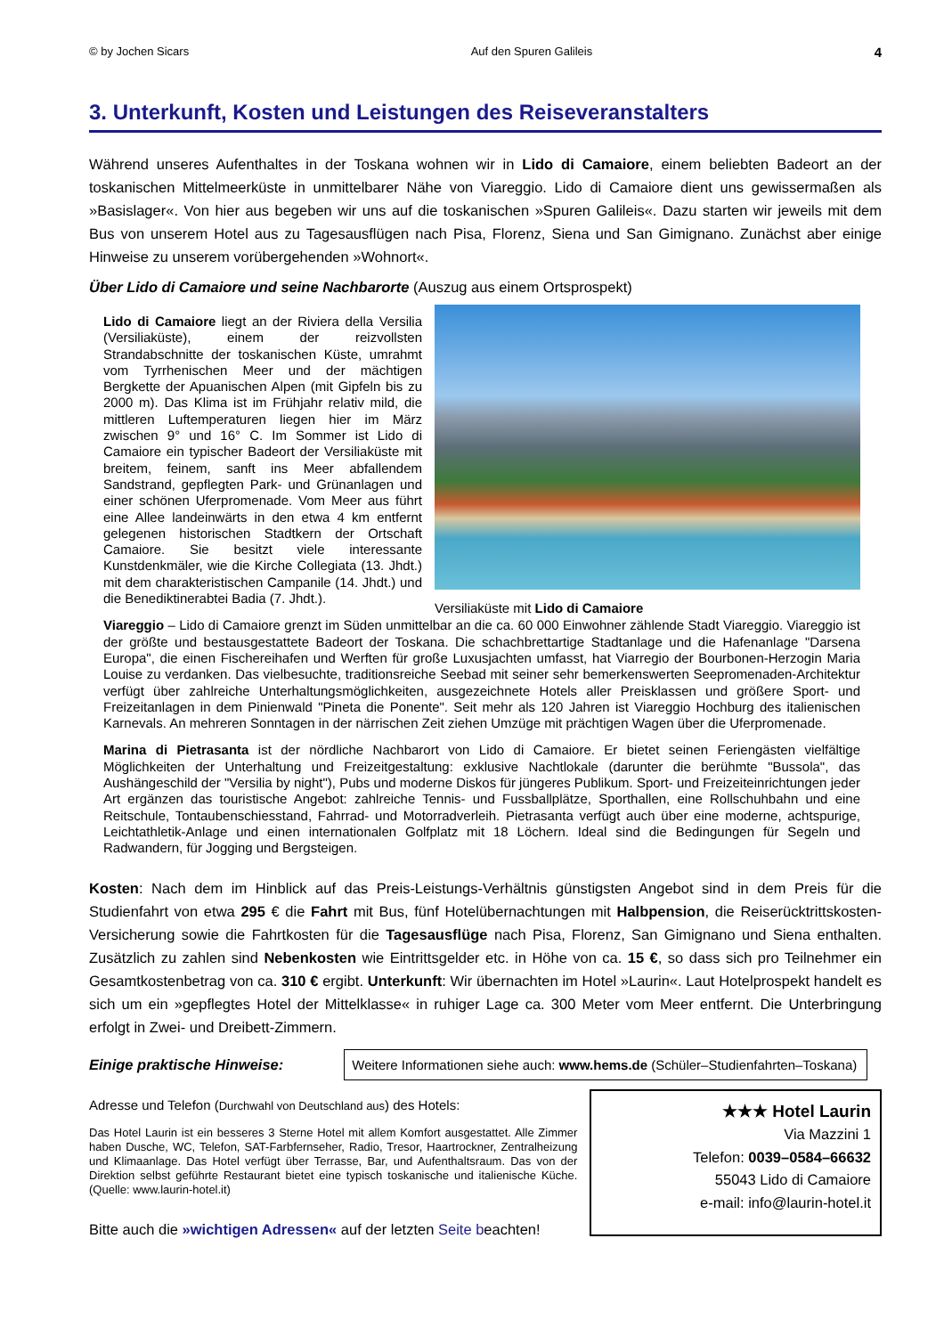© by Jochen Sicars Auf den Spuren Galileis 4
3. Unterkunft, Kosten und Leistungen des Reiseveranstalters
Während unseres Aufenthaltes in der Toskana wohnen wir in Lido di Camaiore, einem beliebten Badeort an der toskanischen Mittelmeerküste in unmittelbarer Nähe von Viareggio. Lido di Camaiore dient uns gewissermaßen als »Basislager«. Von hier aus begeben wir uns auf die toskanischen »Spuren Galileis«. Dazu starten wir jeweils mit dem Bus von unserem Hotel aus zu Tagesausflügen nach Pisa, Florenz, Siena und San Gimignano. Zunächst aber einige Hinweise zu unserem vorübergehenden »Wohnort«.
Über Lido di Camaiore und seine Nachbarorte (Auszug aus einem Ortsprospekt)
Versiliaküste mit Lido di Camaiore
Lido di Camaiore liegt an der Riviera della Versilia (Versiliaküste), einem der reizvollsten Strandabschnitte der toskanischen Küste, umrahmt vom Tyrrhenischen Meer und der mächtigen Bergkette der Apuanischen Alpen (mit Gipfeln bis zu 2000 m). Das Klima ist im Frühjahr relativ mild, die mittleren Luftemperaturen liegen hier im März zwischen 9° und 16° C. Im Sommer ist Lido di Camaiore ein typischer Badeort der Versiliaküste mit breitem, feinem, sanft ins Meer abfallendem Sandstrand, gepflegten Park- und Grünanlagen und einer schönen Uferpromenade. Vom Meer aus führt eine Allee landeinwärts in den etwa 4 km entfernt gelegenen historischen Stadtkern der Ortschaft Camaiore. Sie besitzt viele interessante Kunstdenkmäler, wie die Kirche Collegiata (13. Jhdt.) mit dem charakteristischen Campanile (14. Jhdt.) und die Benediktinerabtei Badia (7. Jhdt.).
Viareggio – Lido di Camaiore grenzt im Süden unmittelbar an die ca. 60 000 Einwohner zählende Stadt Viareggio. Viareggio ist der größte und bestausgestattete Badeort der Toskana. Die schachbrettartige Stadtanlage und die Hafenanlage "Darsena Europa", die einen Fischereihafen und Werften für große Luxusjachten umfasst, hat Viarregio der Bourbonen-Herzogin Maria Louise zu verdanken. Das vielbesuchte, traditionsreiche Seebad mit seiner sehr bemerkenswerten Seepromenaden-Architektur verfügt über zahlreiche Unterhaltungsmöglichkeiten, ausgezeichnete Hotels aller Preisklassen und größere Sport- und Freizeitanlagen in dem Pinienwald "Pineta die Ponente". Seit mehr als 120 Jahren ist Viareggio Hochburg des italienischen Karnevals. An mehreren Sonntagen in der närrischen Zeit ziehen Umzüge mit prächtigen Wagen über die Uferpromenade.
Marina di Pietrasanta ist der nördliche Nachbarort von Lido di Camaiore. Er bietet seinen Feriengästen vielfältige Möglichkeiten der Unterhaltung und Freizeitgestaltung: exklusive Nachtlokale (darunter die berühmte "Bussola", das Aushängeschild der "Versilia by night"), Pubs und moderne Diskos für jüngeres Publikum. Sport- und Freizeiteinrichtungen jeder Art ergänzen das touristische Angebot: zahlreiche Tennis- und Fussballplätze, Sporthallen, eine Rollschuhbahn und eine Reitschule, Tontaubenschiesstand, Fahrrad- und Motorradverleih. Pietrasanta verfügt auch über eine moderne, achtspurige, Leichtathletik-Anlage und einen internationalen Golfplatz mit 18 Löchern. Ideal sind die Bedingungen für Segeln und Radwandern, für Jogging und Bergsteigen.
Kosten: Nach dem im Hinblick auf das Preis-Leistungs-Verhältnis günstigsten Angebot sind in dem Preis für die Studienfahrt von etwa 295 € die Fahrt mit Bus, fünf Hotelübernachtungen mit Halbpension, die Reiserücktrittskosten-Versicherung sowie die Fahrtkosten für die Tagesausflüge nach Pisa, Florenz, San Gimignano und Siena enthalten. Zusätzlich zu zahlen sind Nebenkosten wie Eintrittsgelder etc. in Höhe von ca. 15 €, so dass sich pro Teilnehmer ein Gesamtkostenbetrag von ca. 310 € ergibt. Unterkunft: Wir übernachten im Hotel »Laurin«. Laut Hotelprospekt handelt es sich um ein »gepflegtes Hotel der Mittelklasse« in ruhiger Lage ca. 300 Meter vom Meer entfernt. Die Unterbringung erfolgt in Zwei- und Dreibett-Zimmern.
Einige praktische Hinweise:
Weitere Informationen siehe auch: www.hems.de (Schüler–Studienfahrten–Toskana)
Adresse und Telefon (Durchwahl von Deutschland aus) des Hotels:
Das Hotel Laurin ist ein besseres 3 Sterne Hotel mit allem Komfort ausgestattet. Alle Zimmer haben Dusche, WC, Telefon, SAT-Farbfernseher, Radio, Tresor, Haartrockner, Zentralheizung und Klimaanlage. Das Hotel verfügt über Terrasse, Bar, und Aufenthaltsraum. Das von der Direktion selbst geführte Restaurant bietet eine typisch toskanische und italienische Küche. (Quelle: www.laurin-hotel.it)
Bitte auch die »wichtigen Adressen« auf der letzten Seite beachten!
★★★ Hotel Laurin
Via Mazzini 1
Telefon: 0039–0584–66632
55043 Lido di Camaiore
e-mail: info@laurin-hotel.it